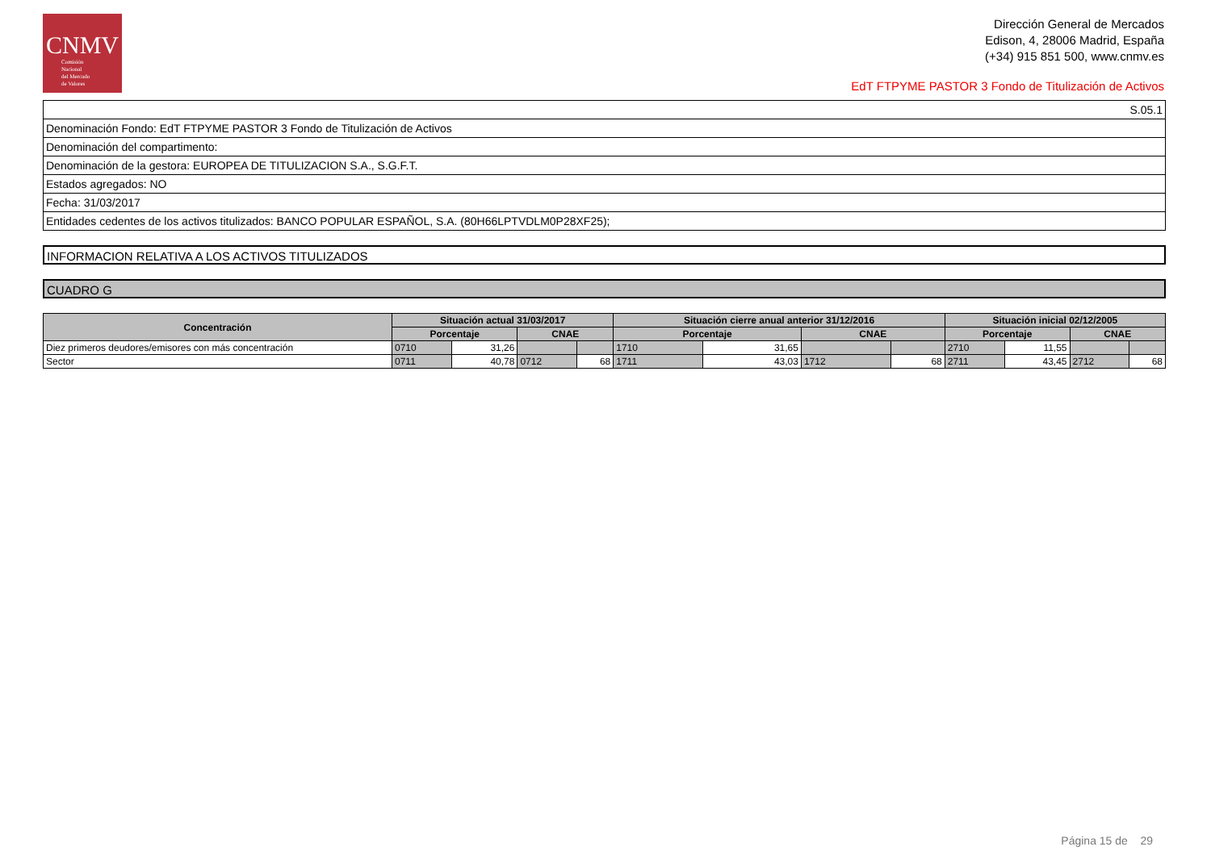CNMV
Comisión
Nacional
del Mercado
de Valores
Dirección General de Mercados
Edison, 4, 28006 Madrid, España
(+34) 915 851 500, www.cnmv.es
EdT FTPYME PASTOR 3 Fondo de Titulización de Activos
| S.05.1 |
| Denominación Fondo: EdT FTPYME PASTOR 3 Fondo de Titulización de Activos |
| Denominación del compartimento: |
| Denominación de la gestora: EUROPEA DE TITULIZACION S.A., S.G.F.T. |
| Estados agregados: NO |
| Fecha: 31/03/2017 |
| Entidades cedentes de los activos titulizados: BANCO POPULAR ESPAÑOL, S.A. (80H66LPTVDLM0P28XF25); |
INFORMACION RELATIVA A LOS ACTIVOS TITULIZADOS
CUADRO G
| Concentración | Situación actual 31/03/2017 | | | | Situación cierre anual anterior 31/12/2016 | | | | Situación inicial 02/12/2005 | | | |
| --- | --- | --- | --- | --- | --- | --- | --- | --- | --- | --- | --- | --- |
| | Porcentaje | | CNAE | | Porcentaje | | CNAE | | Porcentaje | | CNAE | |
| Diez primeros deudores/emisores con más concentración | 0710 | 31,26 | | | 1710 | 31,65 | | | 2710 | 11,55 | | |
| Sector | 0711 | 40,78 | 0712 | 68 | 1711 | 43,03 | 1712 | 68 | 2711 | 43,45 | 2712 | 68 |
Página 15 de 29